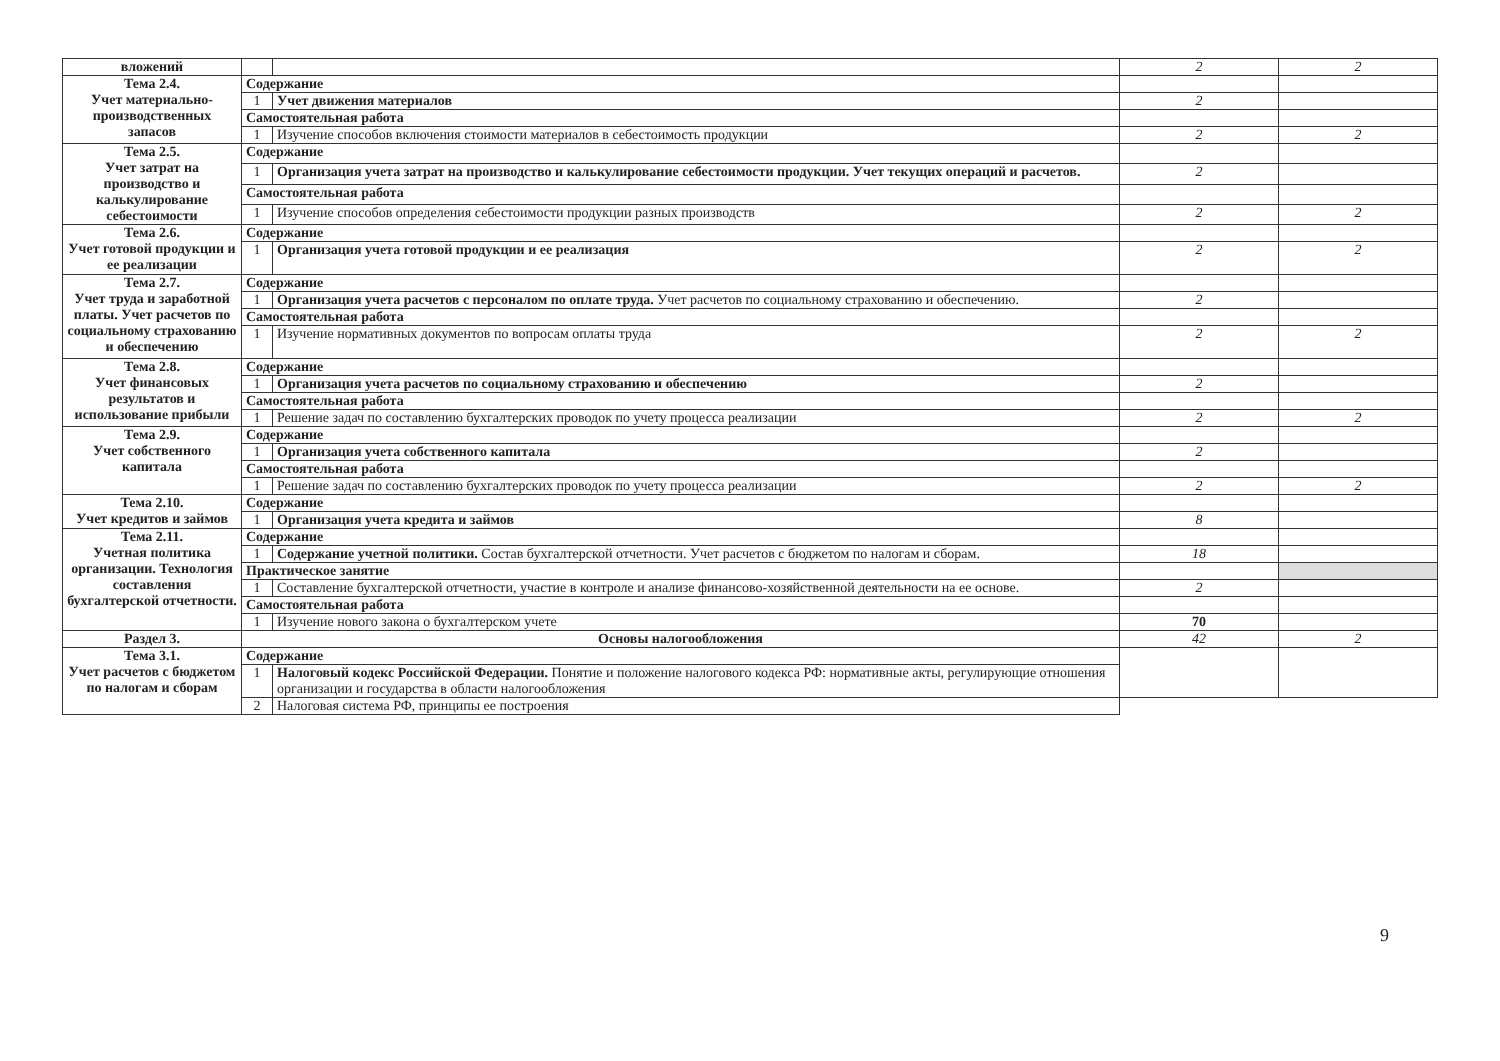| вложений | | | 2 | 2 |
| Тема 2.4. Учет материально-производственных запасов | Содержание | | | |
| | 1 | Учет движения материалов | 2 | |
| | Самостоятельная работа | | | |
| | 1 | Изучение способов включения стоимости материалов в себестоимость продукции | 2 | 2 |
| Тема 2.5. Учет затрат на производство и калькулирование себестоимости | Содержание | | | |
| | 1 | Организация учета затрат на производство и калькулирование себестоимости продукции. Учет текущих операций и расчетов. | 2 | |
| | Самостоятельная работа | | | |
| | 1 | Изучение способов определения себестоимости продукции разных производств | 2 | 2 |
| Тема 2.6. Учет готовой продукции и ее реализации | Содержание | | | |
| | 1 | Организация учета готовой продукции и ее реализация | 2 | 2 |
| Тема 2.7. Учет труда и заработной платы. Учет расчетов по социальному страхованию и обеспечению | Содержание | | | |
| | 1 | Организация учета расчетов с персоналом по оплате труда. Учет расчетов по социальному страхованию и обеспечению. | 2 | |
| | Самостоятельная работа | | | |
| | 1 | Изучение нормативных документов по вопросам оплаты труда | 2 | 2 |
| Тема 2.8. Учет финансовых результатов и использование прибыли | Содержание | | | |
| | 1 | Организация учета расчетов по социальному страхованию и обеспечению | 2 | |
| | Самостоятельная работа | | | |
| | 1 | Решение задач по составлению бухгалтерских проводок по учету процесса реализации | 2 | 2 |
| Тема 2.9. Учет собственного капитала | Содержание | | | |
| | 1 | Организация учета собственного капитала | 2 | |
| | Самостоятельная работа | | | |
| | 1 | Решение задач по составлению бухгалтерских проводок по учету процесса реализации | 2 | 2 |
| Тема 2.10. Учет кредитов и займов | Содержание | | | |
| | 1 | Организация учета кредита и займов | 8 | |
| Тема 2.11. Учетная политика организации. Технология составления бухгалтерской отчетности. | Содержание | | | |
| | 1 | Содержание учетной политики. Состав бухгалтерской отчетности. Учет расчетов с бюджетом по налогам и сборам. | 18 | |
| | Практическое занятие | | | |
| | 1 | Составление бухгалтерской отчетности, участие в контроле и анализе финансово-хозяйственной деятельности на ее основе. | 2 | |
| | Самостоятельная работа | | | |
| | 1 | Изучение нового закона о бухгалтерском учете | 70 | |
| Раздел 3. | Основы налогообложения | | 42 | 2 |
| Тема 3.1. Учет расчетов с бюджетом по налогам и сборам | Содержание | | | |
| | 1 | Налоговый кодекс Российской Федерации. Понятие и положение налогового кодекса РФ: нормативные акты, регулирующие отношения организации и государства в области налогообложения | | |
| | 2 | Налоговая система РФ, принципы ее построения | | |
9